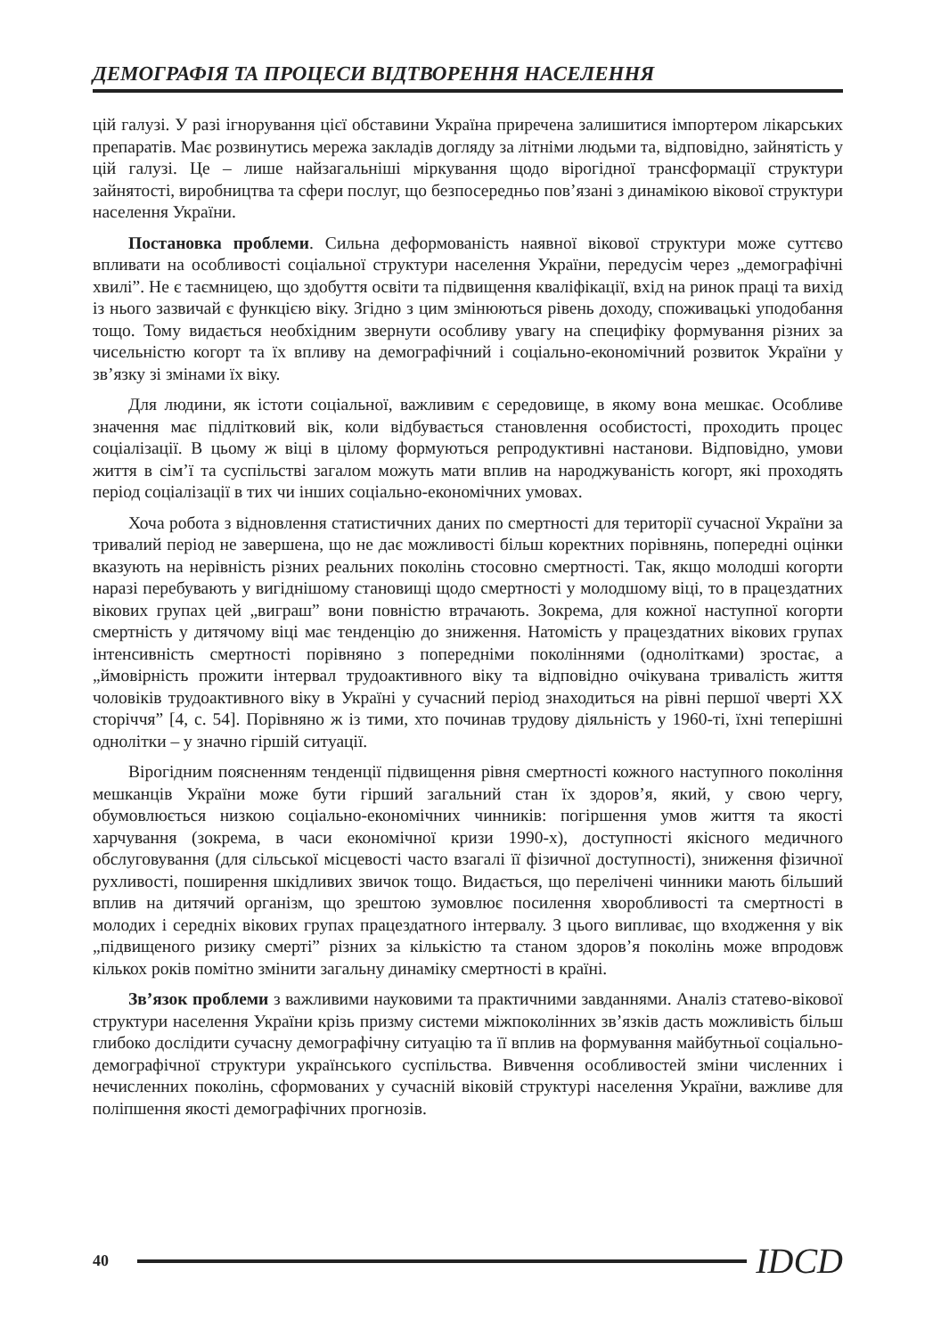ДЕМОГРАФІЯ ТА ПРОЦЕСИ ВІДТВОРЕННЯ НАСЕЛЕННЯ
цій галузі. У разі ігнорування цієї обставини Україна приречена залишитися імпортером лікарських препаратів. Має розвинутись мережа закладів догляду за літніми людьми та, відповідно, зайнятість у цій галузі. Це – лише найзагальніші міркування щодо вірогідної трансформації структури зайнятості, виробництва та сфери послуг, що безпосередньо пов’язані з динамікою вікової структури населення України.
Постановка проблеми. Сильна деформованість наявної вікової структури може суттєво впливати на особливості соціальної структури населення України, передусім через „демографічні хвилі”. Не є таємницею, що здобуття освіти та підвищення кваліфікації, вхід на ринок праці та вихід із нього зазвичай є функцією віку. Згідно з цим змінюються рівень доходу, споживацькі уподобання тощо. Тому видається необхідним звернути особливу увагу на специфіку формування різних за чисельністю когорт та їх впливу на демографічний і соціально-економічний розвиток України у зв’язку зі змінами їх віку.
Для людини, як істоти соціальної, важливим є середовище, в якому вона мешкає. Особливе значення має підлітковий вік, коли відбувається становлення особистості, проходить процес соціалізації. В цьому ж віці в цілому формуються репродуктивні настанови. Відповідно, умови життя в сім’ї та суспільстві загалом можуть мати вплив на народжуваність когорт, які проходять період соціалізації в тих чи інших соціально-економічних умовах.
Хоча робота з відновлення статистичних даних по смертності для території сучасної України за тривалий період не завершена, що не дає можливості більш коректних порівнянь, попередні оцінки вказують на нерівність різних реальних поколінь стосовно смертності. Так, якщо молодші когорти наразі перебувають у вигіднішому становищі щодо смертності у молодшому віці, то в працездатних вікових групах цей „виграш” вони повністю втрачають. Зокрема, для кожної наступної когорти смертність у дитячому віці має тенденцію до зниження. Натомість у працездатних вікових групах інтенсивність смертності порівняно з попередніми поколіннями (однолітками) зростає, а „ймовірність прожити інтервал трудоактивного віку та відповідно очікувана тривалість життя чоловіків трудоактивного віку в Україні у сучасний період знаходиться на рівні першої чверті ХХ сторіччя” [4, с. 54]. Порівняно ж із тими, хто починав трудову діяльність у 1960-ті, їхні теперішні однолітки – у значно гіршій ситуації.
Вірогідним поясненням тенденції підвищення рівня смертності кожного наступного покоління мешканців України може бути гірший загальний стан їх здоров’я, який, у свою чергу, обумовлюється низкою соціально-економічних чинників: погіршення умов життя та якості харчування (зокрема, в часи економічної кризи 1990-х), доступності якісного медичного обслуговування (для сільської місцевості часто взагалі її фізичної доступності), зниження фізичної рухливості, поширення шкідливих звичок тощо. Видається, що перелічені чинники мають більший вплив на дитячий організм, що зрештою зумовлює посилення хворобливості та смертності в молодих і середніх вікових групах працездатного інтервалу. З цього випливає, що входження у вік „підвищеного ризику смерті” різних за кількістю та станом здоров’я поколінь може впродовж кількох років помітно змінити загальну динаміку смертності в країні.
Зв’язок проблеми з важливими науковими та практичними завданнями. Аналіз статево-вікової структури населення України крізь призму системи міжпоколінних зв’язків дасть можливість більш глибоко дослідити сучасну демографічну ситуацію та її вплив на формування майбутньої соціально-демографічної структури українського суспільства. Вивчення особливостей зміни численних і нечисленних поколінь, сформованих у сучасній віковій структурі населення України, важливе для поліпшення якості демографічних прогнозів.
40
IDCD